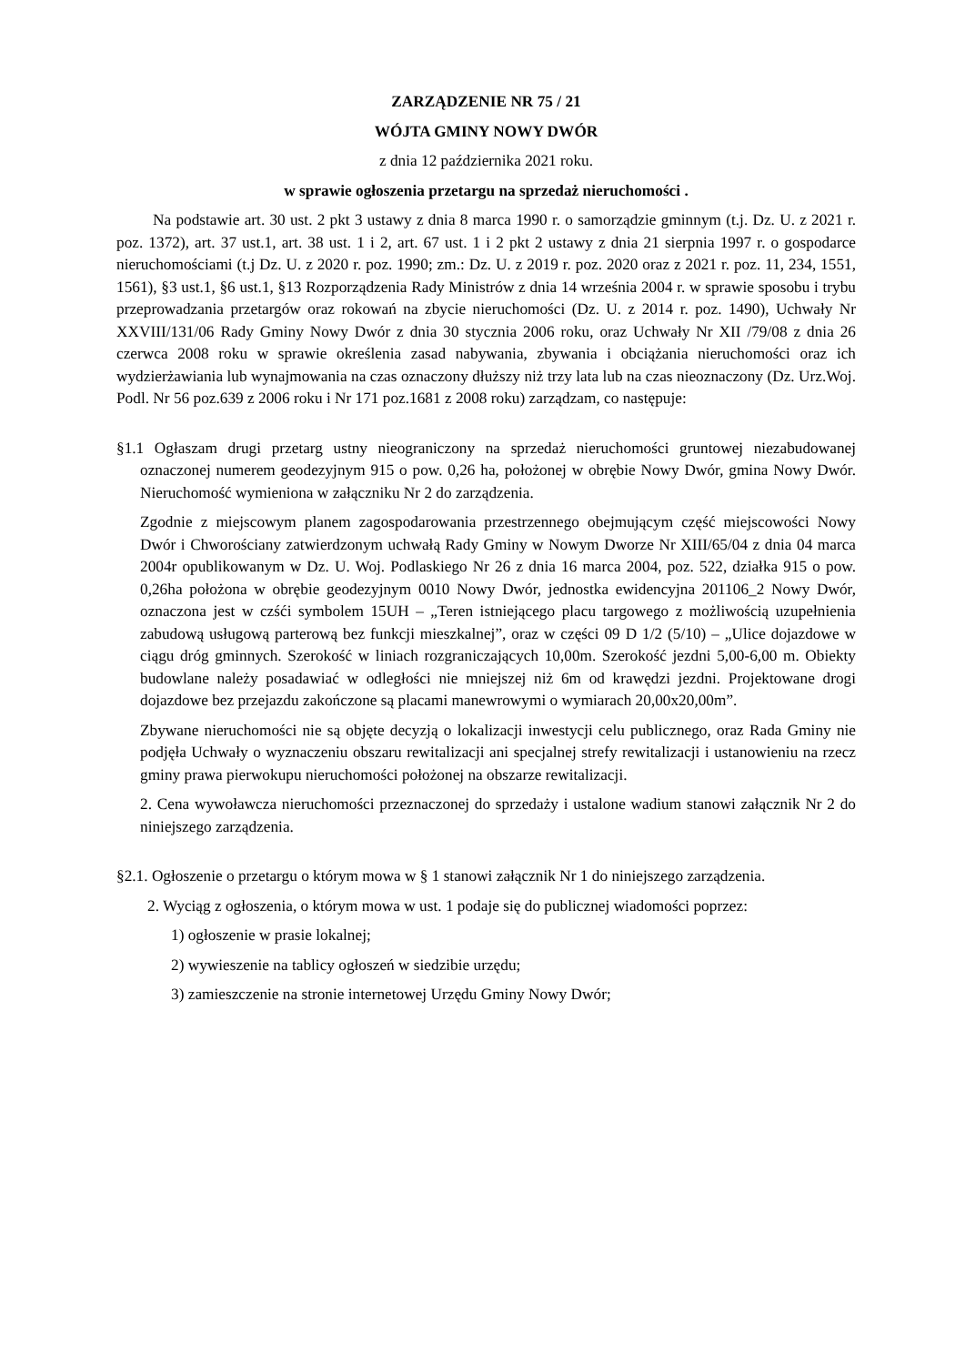ZARZĄDZENIE NR 75 / 21
WÓJTA GMINY NOWY DWÓR
z dnia 12 października 2021 roku.
w sprawie ogłoszenia przetargu na sprzedaż nieruchomości .
Na podstawie art. 30 ust. 2 pkt 3 ustawy z dnia 8 marca 1990 r. o samorządzie gminnym (t.j. Dz. U. z 2021 r. poz. 1372), art. 37 ust.1, art. 38 ust. 1 i 2, art. 67 ust. 1 i 2 pkt 2 ustawy z dnia 21 sierpnia 1997 r. o gospodarce nieruchomościami (t.j Dz. U. z 2020 r. poz. 1990; zm.: Dz. U. z 2019 r. poz. 2020 oraz z 2021 r. poz. 11, 234, 1551, 1561), §3 ust.1, §6 ust.1, §13 Rozporządzenia Rady Ministrów z dnia 14 września 2004 r. w sprawie sposobu i trybu przeprowadzania przetargów oraz rokowań na zbycie nieruchomości (Dz. U. z 2014 r. poz. 1490), Uchwały Nr XXVIII/131/06 Rady Gminy Nowy Dwór z dnia 30 stycznia 2006 roku, oraz Uchwały Nr XII /79/08 z dnia 26 czerwca 2008 roku w sprawie określenia zasad nabywania, zbywania i obciążania nieruchomości oraz ich wydzierżawiania lub wynajmowania na czas oznaczony dłuższy niż trzy lata lub na czas nieoznaczony (Dz. Urz.Woj. Podl. Nr 56 poz.639 z 2006 roku i Nr 171 poz.1681 z 2008 roku) zarządzam, co następuje:
§1.1 Ogłaszam drugi przetarg ustny nieograniczony na sprzedaż nieruchomości gruntowej niezabudowanej oznaczonej numerem geodezyjnym 915 o pow. 0,26 ha, położonej w obrębie Nowy Dwór, gmina Nowy Dwór. Nieruchomość wymieniona w załączniku Nr 2 do zarządzenia.
Zgodnie z miejscowym planem zagospodarowania przestrzennego obejmującym część miejscowości Nowy Dwór i Chworościany zatwierdzonym uchwałą Rady Gminy w Nowym Dworze Nr XIII/65/04 z dnia 04 marca 2004r opublikowanym w Dz. U. Woj. Podlaskiego Nr 26 z dnia 16 marca 2004, poz. 522, działka 915 o pow. 0,26ha położona w obrębie geodezyjnym 0010 Nowy Dwór, jednostka ewidencyjna 201106_2 Nowy Dwór, oznaczona jest w czśći symbolem 15UH – „Teren istniejącego placu targowego z możliwością uzupełnienia zabudową usługową parterową bez funkcji mieszkalnej”, oraz w części 09 D 1/2 (5/10) – „Ulice dojazdowe w ciągu dróg gminnych. Szerokość w liniach rozgraniczających 10,00m. Szerokość jezdni 5,00-6,00 m. Obiekty budowlane należy posadawiać w odległości nie mniejszej niż 6m od krawędzi jezdni. Projektowane drogi dojazdowe bez przejazdu zakończone są placami manewrowymi o wymiarach 20,00x20,00m”.
Zbywane nieruchomości nie są objęte decyzją o lokalizacji inwestycji celu publicznego, oraz Rada Gminy nie podjęła Uchwały o wyznaczeniu obszaru rewitalizacji ani specjalnej strefy rewitalizacji i ustanowieniu na rzecz gminy prawa pierwokupu nieruchomości położonej na obszarze rewitalizacji.
2. Cena wywoławcza nieruchomości przeznaczonej do sprzedaży i ustalone wadium stanowi załącznik Nr 2 do niniejszego zarządzenia.
§2.1. Ogłoszenie o przetargu o którym mowa w § 1 stanowi załącznik Nr 1 do niniejszego zarządzenia.
2. Wyciąg z ogłoszenia, o którym mowa w ust. 1 podaje się do publicznej wiadomości poprzez:
1) ogłoszenie w prasie lokalnej;
2) wywieszenie na tablicy ogłoszeń w siedzibie urzędu;
3) zamieszczenie na stronie internetowej Urzędu Gminy Nowy Dwór;